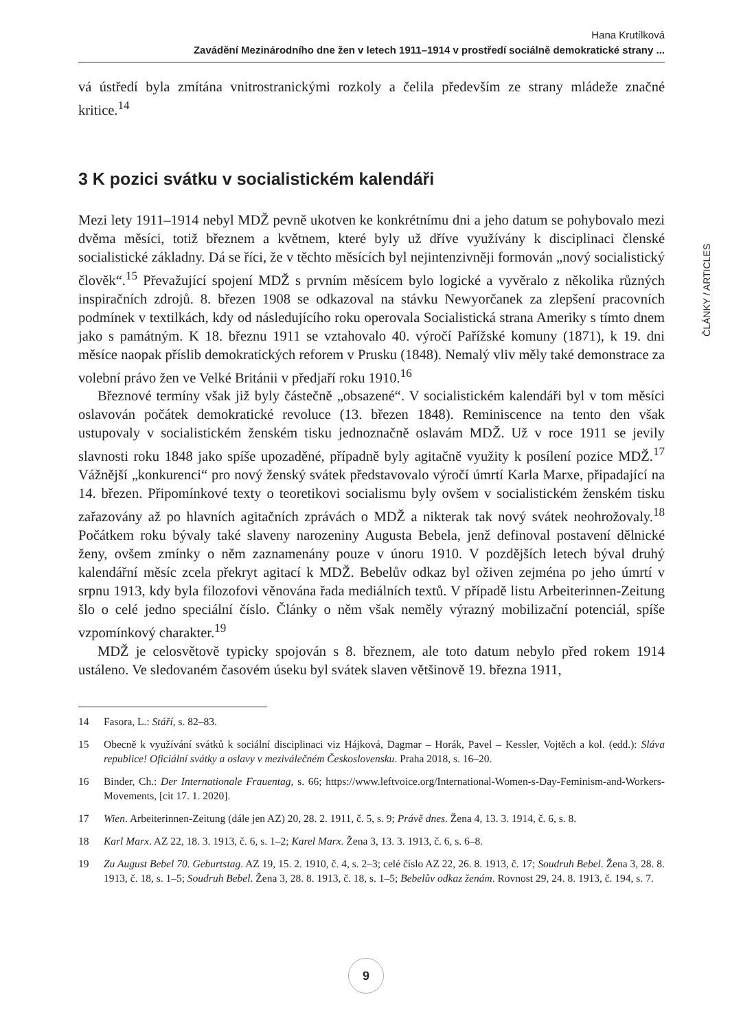Hana Krutílková
Zavádění Mezinárodního dne žen v letech 1911–1914 v prostředí sociálně demokratické strany ...
vá ústředí byla zmítána vnitrostranickými rozkoly a čelila především ze strany mládeže značné kritice.<sup>14</sup>
3 K pozici svátku v socialistickém kalendáři
Mezi lety 1911–1914 nebyl MDŽ pevně ukotven ke konkrétnímu dni a jeho datum se pohybovalo mezi dvěma měsíci, totiž březnem a květnem, které byly už dříve využívány k disciplinaci členské socialistické základny. Dá se říci, že v těchto měsících byl nejintenzivněji formován „nový socialistický člověk“.<sup>15</sup> Převažující spojení MDŽ s prvním měsícem bylo logické a vyvěralo z několika různých inspiračních zdrojů. 8. březen 1908 se odkazoval na stávku Newyorčanek za zlepšení pracovních podmínek v textilkách, kdy od následujícího roku operovala Socialistická strana Ameriky s tímto dnem jako s památným. K 18. březnu 1911 se vztahovalo 40. výročí Pařížské komuny (1871), k 19. dni měsíce naopak příslib demokratických reforem v Prusku (1848). Nemalý vliv měly také demonstrace za volební právo žen ve Velké Británii v předjaří roku 1910.<sup>16</sup>
Březnové termíny však již byly částečně „obsazené“. V socialistickém kalendáři byl v tom měsíci oslavován počátek demokratické revoluce (13. březen 1848). Reminiscence na tento den však ustupovaly v socialistickém ženském tisku jednoznačně oslavám MDŽ. Už v roce 1911 se jevily slavnosti roku 1848 jako spíše upozaděné, případně byly agitačně využity k posílení pozice MDŽ.<sup>17</sup> Vážnější „konkurenci“ pro nový ženský svátek představovalo výročí úmrtí Karla Marxe, připadající na 14. březen. Připomínkové texty o teoretikovi socialismu byly ovšem v socialistickém ženském tisku zařazovány až po hlavních agitačních zprávách o MDŽ a nikterak tak nový svátek neohrožovaly.<sup>18</sup> Počátkem roku bývaly také slaveny narozeniny Augusta Bebela, jenž definoval postavení dělnické ženy, ovšem zmínky o něm zaznamenány pouze v únoru 1910. V pozdějších letech býval druhý kalendářní měsíc zcela překryt agitací k MDŽ. Bebelův odkaz byl oživen zejména po jeho úmrtí v srpnu 1913, kdy byla filozofovi věnována řada mediálních textů. V případě listu Arbeiterinnen-Zeitung šlo o celé jedno speciální číslo. Články o něm však neměly výrazný mobilizační potenciál, spíše vzpomínkový charakter.<sup>19</sup>
MDŽ je celosvětově typicky spojován s 8. březnem, ale toto datum nebylo před rokem 1914 ustáleno. Ve sledovaném časovém úseku byl svátek slaven většinově 19. března 1911,
14 Fasora, L.: Stáří, s. 82–83.
15 Obecně k využívání svátků k sociální disciplinaci viz Hájková, Dagmar – Horák, Pavel – Kessler, Vojtěch a kol. (edd.): Sláva republice! Oficiální svátky a oslavy v meziválečném Československu. Praha 2018, s. 16–20.
16 Binder, Ch.: Der Internationale Frauentag, s. 66; https://www.leftvoice.org/International-Women-s-Day-Feminism-and-Workers-Movements, [cit 17. 1. 2020].
17 Wien. Arbeiterinnen-Zeitung (dále jen AZ) 20, 28. 2. 1911, č. 5, s. 9; Právě dnes. Žena 4, 13. 3. 1914, č. 6, s. 8.
18 Karl Marx. AZ 22, 18. 3. 1913, č. 6, s. 1–2; Karel Marx. Žena 3, 13. 3. 1913, č. 6, s. 6–8.
19 Zu August Bebel 70. Geburtstag. AZ 19, 15. 2. 1910, č. 4, s. 2–3; celé číslo AZ 22, 26. 8. 1913, č. 17; Soudruh Bebel. Žena 3, 28. 8. 1913, č. 18, s. 1–5; Soudruh Bebel. Žena 3, 28. 8. 1913, č. 18, s. 1–5; Bebelův odkaz ženám. Rovnost 29, 24. 8. 1913, č. 194, s. 7.
ČLÁNKY / ARTICLES
9